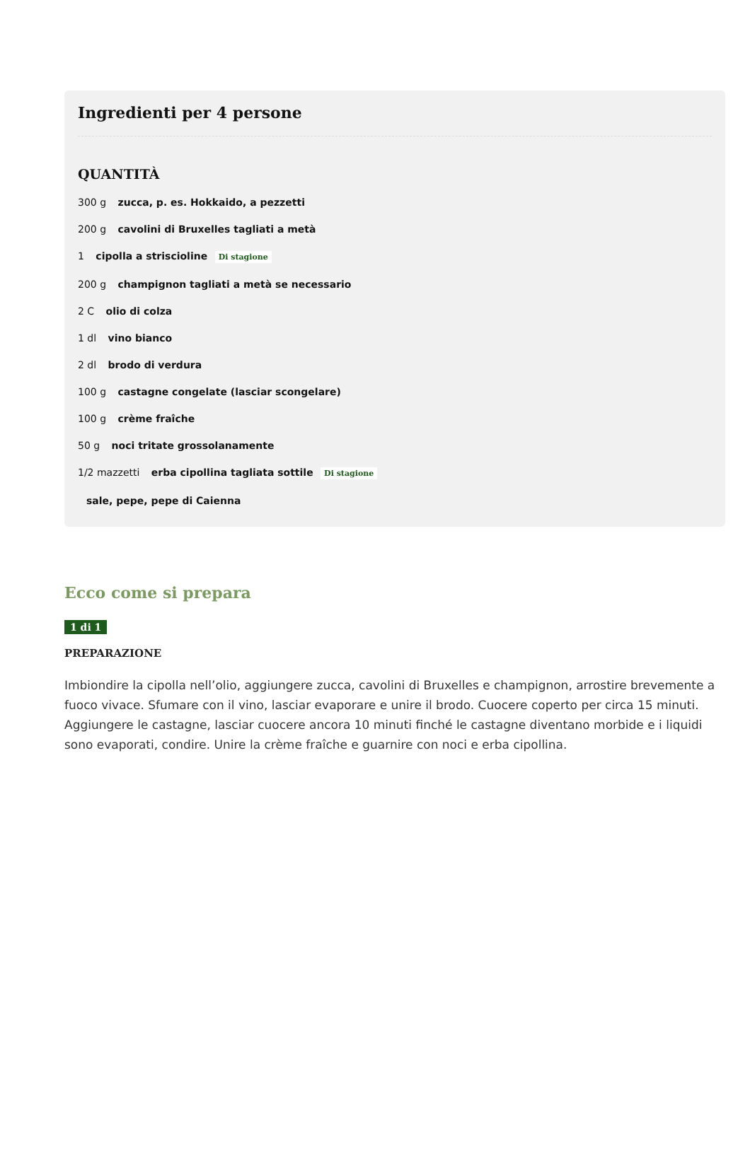Ingredienti per 4 persone
QUANTITÀ
300 g zucca, p. es. Hokkaido, a pezzetti
200 g cavolini di Bruxelles tagliati a metà
1 cipolla a striscioline Di stagione
200 g champignon tagliati a metà se necessario
2 C olio di colza
1 dl vino bianco
2 dl brodo di verdura
100 g castagne congelate (lasciar scongelare)
100 g crème fraîche
50 g noci tritate grossolanamente
1/2 mazzetti erba cipollina tagliata sottile Di stagione
sale, pepe, pepe di Caienna
Ecco come si prepara
1 di 1
PREPARAZIONE
Imbiondire la cipolla nell’olio, aggiungere zucca, cavolini di Bruxelles e champignon, arrostire brevemente a fuoco vivace. Sfumare con il vino, lasciar evaporare e unire il brodo. Cuocere coperto per circa 15 minuti. Aggiungere le castagne, lasciar cuocere ancora 10 minuti finché le castagne diventano morbide e i liquidi sono evaporati, condire. Unire la crème fraîche e guarnire con noci e erba cipollina.